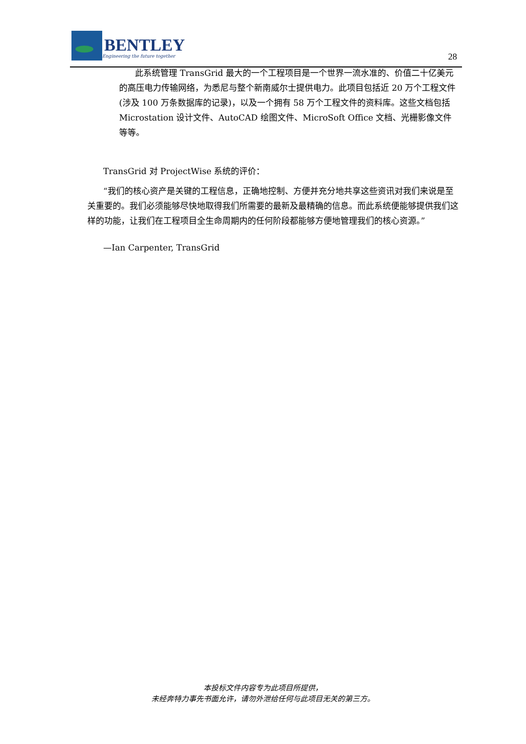BENTLEY
Engineering the future together
28
此系统管理 TransGrid 最大的一个工程项目是一个世界一流水准的、价值二十亿美元的高压电力传输网络，为悉尼与整个新南威尔士提供电力。此项目包括近 20 万个工程文件(涉及 100 万条数据库的记录)，以及一个拥有 58 万个工程文件的资料库。这些文档包括 Microstation 设计文件、AutoCAD 绘图文件、MicroSoft Office 文档、光栅影像文件等等。
TransGrid 对 ProjectWise 系统的评价：
“我们的核心资产是关键的工程信息，正确地控制、方便并充分地共享这些资讯对我们来说是至关重要的。我们必须能够尽快地取得我们所需要的最新及最精确的信息。而此系统便能够提供我们这样的功能，让我们在工程项目全生命周期内的任何阶段都能够方便地管理我们的核心资源。”
—Ian Carpenter, TransGrid
本投标文件内容专为此项目所提供，
未经奔特力事先书面允许，请勿外泄给任何与此项目无关的第三方。